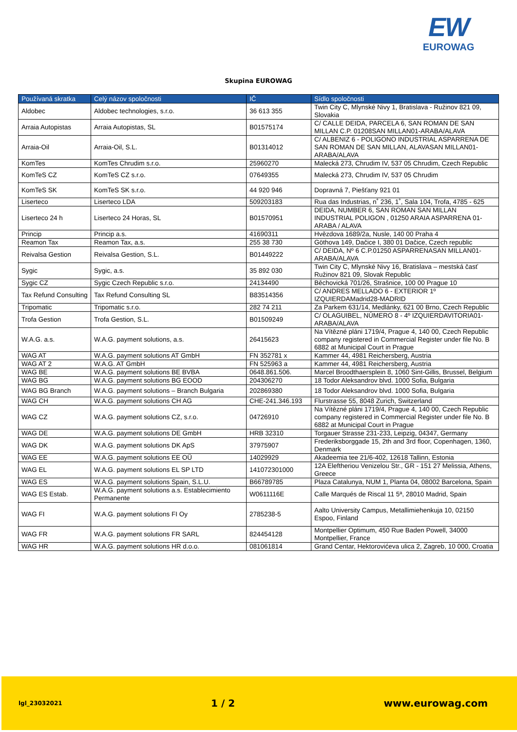EW
EUROWAG
Skupina EUROWAG
| Používaná skratka | Celý názov spoločnosti | IČ | Sídlo spoločnosti |
| --- | --- | --- | --- |
| Aldobec | Aldobec technologies, s.r.o. | 36 613 355 | Twin City C, Mlynské Nivy 1, Bratislava - Ružinov 821 09, Slovakia |
| Arraia Autopistas | Arraia Autopistas, SL | B01575174 | C/ CALLE DEIDA, PARCELA 6, SAN ROMAN DE SAN MILLAN C.P. 01208SAN MILLAN01-ARABA/ALAVA |
| Arraia-Oil | Arraia-Oil, S.L. | B01314012 | C/ ALBENIZ 6 - POLIGONO INDUSTRIAL ASPARRENA DE SAN ROMAN DE SAN MILLAN, ALAVASAN MILLAN01-ARABA/ALAVA |
| KomTes | KomTes Chrudim s.r.o. | 25960270 | Malecká 273, Chrudim IV, 537 05 Chrudim, Czech Republic |
| KomTeS CZ | KomTeS CZ s.r.o. | 07649355 | Malecká 273, Chrudim IV, 537 05 Chrudim |
| KomTeS SK | KomTeS SK s.r.o. | 44 920 946 | Dopravná 7, Piešťany 921 01 |
| Liserteco | Liserteco LDA | 509203183 | Rua das Industrias, n˚ 236, 1˚, Sala 104, Trofa, 4785 - 625 |
| Liserteco 24 h | Liserteco 24 Horas, SL | B01570951 | DEIDA, NUMBER 6, SAN ROMAN SAN MILLAN INDUSTRIAL POLIGON , 01250 ARAIA ASPARRENA 01-ARABA / ALAVA |
| Princip | Princip a.s. | 41690311 | Hvězdova 1689/2a, Nusle, 140 00 Praha 4 |
| Reamon Tax | Reamon Tax, a.s. | 255 38 730 | Göthova 149, Dačice I, 380 01 Dačice, Czech republic |
| Reivalsa Gestion | Reivalsa Gestion, S.L. | B01449222 | C/ DEIDA, Nº 6 C.P.01250 ASPARRENASAN MILLAN01-ARABA/ALAVA |
| Sygic | Sygic, a.s. | 35 892 030 | Twin City C, Mlynské Nivy 16, Bratislava – mestská časť Ružinov 821 09, Slovak Republic |
| Sygic CZ | Sygic Czech Republic s.r.o. | 24134490 | Běchovická 701/26, Strašnice, 100 00 Prague 10 |
| Tax Refund Consulting | Tax Refund Consulting SL | B83514356 | C/ ANDRES MELLADO 6 - EXTERIOR 1º IZQUIERDAMadrid28-MADRID |
| Tripomatic | Tripomatic s.r.o. | 282 74 211 | Za Parkem 631/14, Medlánky, 621 00 Brno, Czech Republic |
| Trofa Gestion | Trofa Gestion, S.L. | B01509249 | C/ OLAGUIBEL, NÚMERO 8 - 4º IZQUIERDAVITORIA01-ARABA/ALAVA |
| W.A.G. a.s. | W.A.G. payment solutions, a.s. | 26415623 | Na Vítězné pláni 1719/4, Prague 4, 140 00, Czech Republic company registered in Commercial Register under file No. B 6882 at Municipal Court in Prague |
| WAG AT | W.A.G. payment solutions AT GmbH | FN 352781 x | Kammer 44, 4981 Reichersberg, Austria |
| WAG AT 2 | W.A.G. AT GmbH | FN 525963 a | Kammer 44, 4981 Reichersberg, Austria |
| WAG BE | W.A.G. payment solutions BE BVBA | 0648.861.506. | Marcel Broodthaersplein 8, 1060 Sint-Gillis, Brussel, Belgium |
| WAG BG | W.A.G. payment solutions BG EOOD | 204306270 | 18 Todor Aleksandrov blvd. 1000 Sofia, Bulgaria |
| WAG BG Branch | W.A.G. payment solutions – Branch Bulgaria | 202869380 | 18 Todor Aleksandrov blvd. 1000 Sofia, Bulgaria |
| WAG CH | W.A.G. payment solutions CH AG | CHE-241.346.193 | Flurstrasse 55, 8048 Zurich, Switzerland |
| WAG CZ | W.A.G. payment solutions CZ, s.r.o. | 04726910 | Na Vítězné pláni 1719/4, Prague 4, 140 00, Czech Republic company registered in Commercial Register under file No. B 6882 at Municipal Court in Prague |
| WAG DE | W.A.G. payment solutions DE GmbH | HRB 32310 | Torgauer Strasse 231-233, Leipzig, 04347, Germany |
| WAG DK | W.A.G. payment solutions DK ApS | 37975907 | Frederiksborggade 15, 2th and 3rd floor, Copenhagen, 1360, Denmark |
| WAG EE | W.A.G. payment solutions EE OÜ | 14029929 | Akadeemia tee 21/6-402, 12618 Tallinn, Estonia |
| WAG EL | W.A.G. payment solutions EL SP LTD | 141072301000 | 12A Eleftheriou Venizelou Str., GR - 151 27 Melissia, Athens, Greece |
| WAG ES | W.A.G. payment solutions Spain, S.L.U. | B66789785 | Plaza Catalunya, NUM 1, Planta 04, 08002 Barcelona, Spain |
| WAG ES Estab. | W.A.G. payment solutions a.s. Establecimiento Permanente | W0611116E | Calle Marqués de Riscal 11 5ª, 28010 Madrid, Spain |
| WAG FI | W.A.G. payment solutions FI Oy | 2785238-5 | Aalto University Campus, Metallimiehenkuja 10, 02150 Espoo, Finland |
| WAG FR | W.A.G. payment solutions FR SARL | 824454128 | Montpellier Optimum, 450 Rue Baden Powell, 34000 Montpellier, France |
| WAG HR | W.A.G. payment solutions HR d.o.o. | 081061814 | Grand Centar, Hektorovićeva ulica 2, Zagreb, 10 000, Croatia |
lgl_23032021 1 / 2 www.eurowag.com